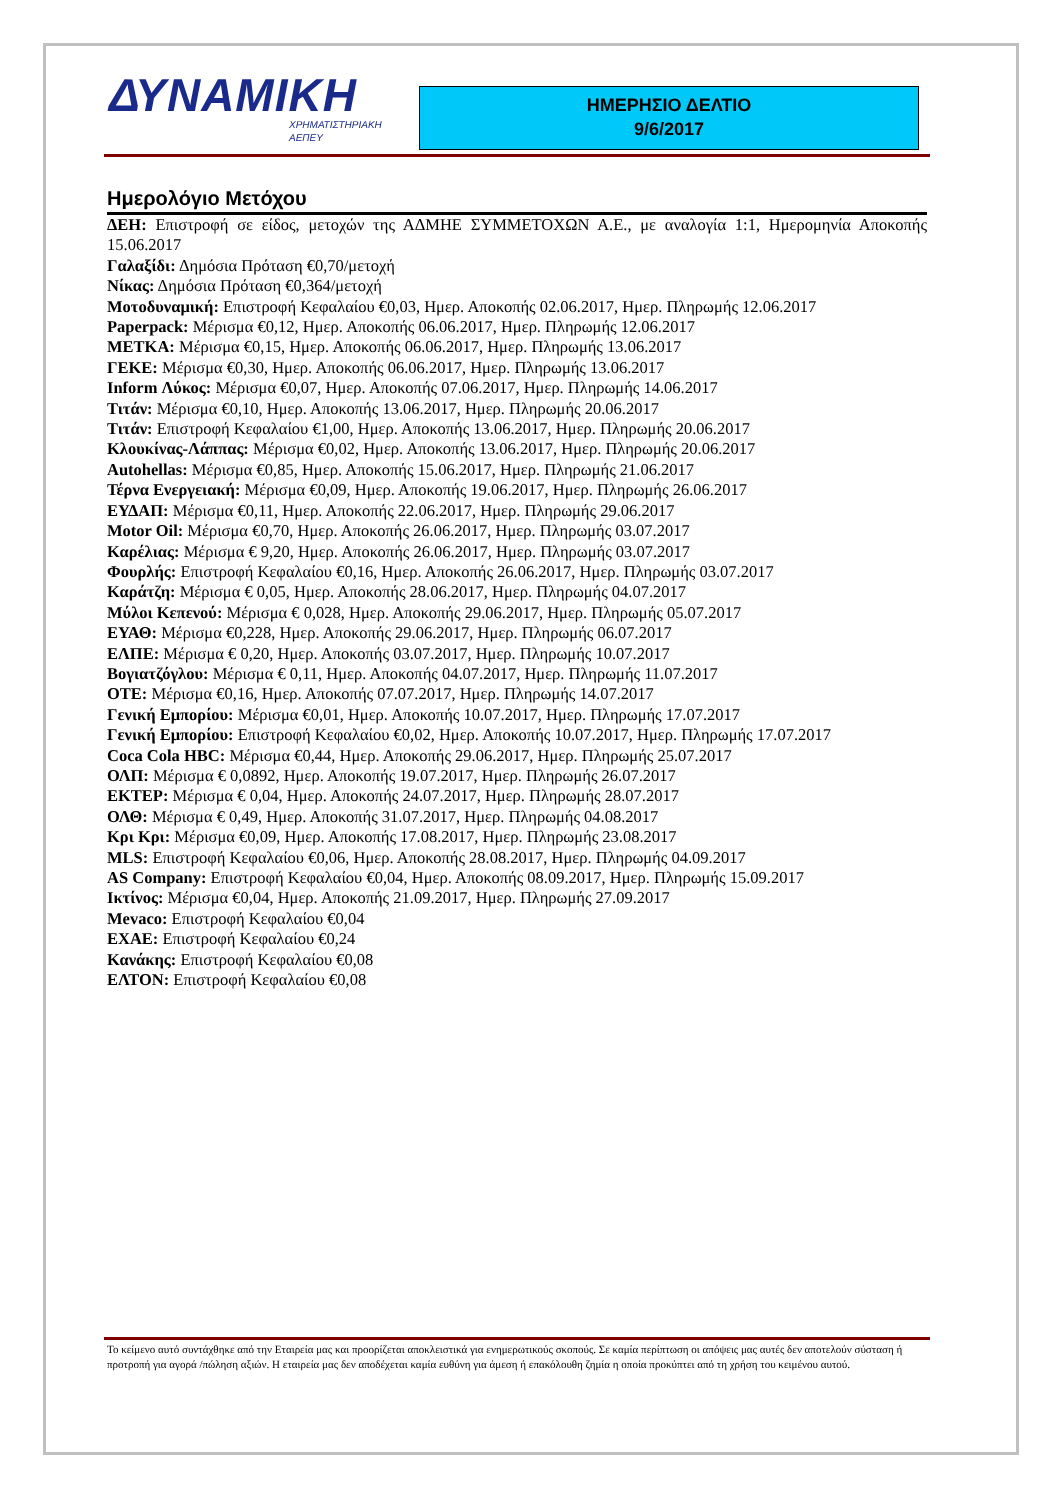ΔΥΝΑΜΙΚΗ
ΧΡΗΜΑΤΙΣΤΗΡΙΑΚΗ
ΑΕΠΕΥ
ΗΜΕΡΗΣΙΟ ΔΕΛΤΙΟ
9/6/2017
Ημερολόγιο Μετόχου
ΔΕΗ: Επιστροφή σε είδος, μετοχών της ΑΔΜΗΕ ΣΥΜΜΕΤΟΧΩΝ Α.Ε., με αναλογία 1:1, Ημερομηνία Αποκοπής 15.06.2017
Γαλαξίδι: Δημόσια Πρόταση €0,70/μετοχή
Νίκας: Δημόσια Πρόταση €0,364/μετοχή
Μοτοδυναμική: Επιστροφή Κεφαλαίου €0,03, Ημερ. Αποκοπής 02.06.2017, Ημερ. Πληρωμής 12.06.2017
Paperpack: Μέρισμα €0,12, Ημερ. Αποκοπής 06.06.2017, Ημερ. Πληρωμής 12.06.2017
ΜΕΤΚΑ: Μέρισμα €0,15, Ημερ. Αποκοπής 06.06.2017, Ημερ. Πληρωμής 13.06.2017
ΓΕΚΕ: Μέρισμα €0,30, Ημερ. Αποκοπής 06.06.2017, Ημερ. Πληρωμής 13.06.2017
Inform Λύκος: Μέρισμα €0,07, Ημερ. Αποκοπής 07.06.2017, Ημερ. Πληρωμής 14.06.2017
Τιτάν: Μέρισμα €0,10, Ημερ. Αποκοπής 13.06.2017, Ημερ. Πληρωμής 20.06.2017
Τιτάν: Επιστροφή Κεφαλαίου €1,00, Ημερ. Αποκοπής 13.06.2017, Ημερ. Πληρωμής 20.06.2017
Κλουκίνας-Λάππας: Μέρισμα €0,02, Ημερ. Αποκοπής 13.06.2017, Ημερ. Πληρωμής 20.06.2017
Autohellas: Μέρισμα €0,85, Ημερ. Αποκοπής 15.06.2017, Ημερ. Πληρωμής 21.06.2017
Τέρνα Ενεργειακή: Μέρισμα €0,09, Ημερ. Αποκοπής 19.06.2017, Ημερ. Πληρωμής 26.06.2017
ΕΥΔΑΠ: Μέρισμα €0,11, Ημερ. Αποκοπής 22.06.2017, Ημερ. Πληρωμής 29.06.2017
Motor Oil: Μέρισμα €0,70, Ημερ. Αποκοπής 26.06.2017, Ημερ. Πληρωμής 03.07.2017
Καρέλιας: Μέρισμα € 9,20, Ημερ. Αποκοπής 26.06.2017, Ημερ. Πληρωμής 03.07.2017
Φουρλής: Επιστροφή Κεφαλαίου €0,16, Ημερ. Αποκοπής 26.06.2017, Ημερ. Πληρωμής 03.07.2017
Καράτζη: Μέρισμα € 0,05, Ημερ. Αποκοπής 28.06.2017, Ημερ. Πληρωμής 04.07.2017
Μύλοι Κεπενού: Μέρισμα € 0,028, Ημερ. Αποκοπής 29.06.2017, Ημερ. Πληρωμής 05.07.2017
ΕΥΑΘ: Μέρισμα €0,228, Ημερ. Αποκοπής 29.06.2017, Ημερ. Πληρωμής 06.07.2017
ΕΛΠΕ: Μέρισμα € 0,20, Ημερ. Αποκοπής 03.07.2017, Ημερ. Πληρωμής 10.07.2017
Βογιατζόγλου: Μέρισμα € 0,11, Ημερ. Αποκοπής 04.07.2017, Ημερ. Πληρωμής 11.07.2017
ΟΤΕ: Μέρισμα €0,16, Ημερ. Αποκοπής 07.07.2017, Ημερ. Πληρωμής 14.07.2017
Γενική Εμπορίου: Μέρισμα €0,01, Ημερ. Αποκοπής 10.07.2017, Ημερ. Πληρωμής 17.07.2017
Γενική Εμπορίου: Επιστροφή Κεφαλαίου €0,02, Ημερ. Αποκοπής 10.07.2017, Ημερ. Πληρωμής 17.07.2017
Coca Cola HBC: Μέρισμα €0,44, Ημερ. Αποκοπής 29.06.2017, Ημερ. Πληρωμής 25.07.2017
ΟΛΠ: Μέρισμα € 0,0892, Ημερ. Αποκοπής 19.07.2017, Ημερ. Πληρωμής 26.07.2017
ΕΚΤΕΡ: Μέρισμα € 0,04, Ημερ. Αποκοπής 24.07.2017, Ημερ. Πληρωμής 28.07.2017
ΟΛΘ: Μέρισμα € 0,49, Ημερ. Αποκοπής 31.07.2017, Ημερ. Πληρωμής 04.08.2017
Κρι Κρι: Μέρισμα €0,09, Ημερ. Αποκοπής 17.08.2017, Ημερ. Πληρωμής 23.08.2017
MLS: Επιστροφή Κεφαλαίου €0,06, Ημερ. Αποκοπής 28.08.2017, Ημερ. Πληρωμής 04.09.2017
AS Company: Επιστροφή Κεφαλαίου €0,04, Ημερ. Αποκοπής 08.09.2017, Ημερ. Πληρωμής 15.09.2017
Ικτίνος: Μέρισμα €0,04, Ημερ. Αποκοπής 21.09.2017, Ημερ. Πληρωμής 27.09.2017
Mevaco: Επιστροφή Κεφαλαίου €0,04
ΕΧΑΕ: Επιστροφή Κεφαλαίου €0,24
Κανάκης: Επιστροφή Κεφαλαίου €0,08
ΕΛΤΟΝ: Επιστροφή Κεφαλαίου €0,08
Το κείμενο αυτό συντάχθηκε από την Εταιρεία μας και προορίζεται αποκλειστικά για ενημερωτικούς σκοπούς. Σε καμία περίπτωση οι απόψεις μας αυτές δεν αποτελούν σύσταση ή προτροπή για αγορά /πώληση αξιών. Η εταιρεία μας δεν αποδέχεται καμία ευθύνη για άμεση ή επακόλουθη ζημία η οποία προκύπτει από τη χρήση του κειμένου αυτού.